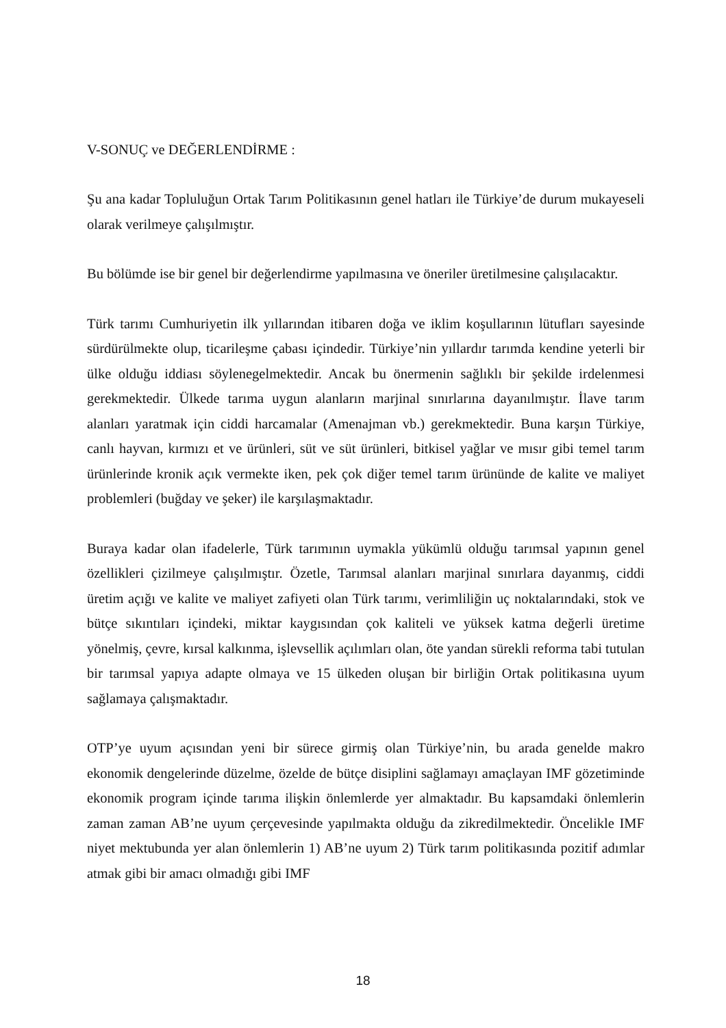V-SONUÇ ve DEĞERLENDİRME :
Şu ana kadar Topluluğun Ortak Tarım Politikasının genel hatları ile Türkiye’de durum mukayeseli olarak verilmeye çalışılmıştır.
Bu bölümde ise bir genel bir değerlendirme yapılmasına ve öneriler üretilmesine çalışılacaktır.
Türk tarımı Cumhuriyetin ilk yıllarından itibaren doğa ve iklim koşullarının lütufları sayesinde sürdürülmekte olup, ticarileşme çabası içindedir. Türkiye’nin yıllardır tarımda kendine yeterli bir ülke olduğu iddiası söylenegelmektedir. Ancak bu önermenin sağlıklı bir şekilde irdelenmesi gerekmektedir. Ülkede tarıma uygun alanların marjinal sınırlarına dayanılmıştır. İlave tarım alanları yaratmak için ciddi harcamalar (Amenajman vb.) gerekmektedir. Buna karşın Türkiye, canlı hayvan, kırmızı et ve ürünleri, süt ve süt ürünleri, bitkisel yağlar ve mısır gibi temel tarım ürünlerinde kronik açık vermekte iken, pek çok diğer temel tarım ürününde de kalite ve maliyet problemleri (buğday ve şeker) ile karşılaşmaktadır.
Buraya kadar olan ifadelerle, Türk tarımının uymakla yükümlü olduğu tarımsal yapının genel özellikleri çizilmeye çalışılmıştır. Özetle, Tarımsal alanları marjinal sınırlara dayanmış, ciddi üretim açığı ve kalite ve maliyet zafiyeti olan Türk tarımı, verimliliğin uç noktalarındaki, stok ve bütçe sıkıntıları içindeki, miktar kaygısından çok kaliteli ve yüksek katma değerli üretime yönelmiş, çevre, kırsal kalkınma, işlevsellik açılımları olan, öte yandan sürekli reforma tabi tutulan bir tarımsal yapıya adapte olmaya ve 15 ülkeden oluşan bir birliğin Ortak politikasına uyum sağlamaya çalışmaktadır.
OTP’ye uyum açısından yeni bir sürece girmiş olan Türkiye’nin, bu arada genelde makro ekonomik dengelerinde düzelme, özelde de bütçe disiplini sağlamayı amaçlayan IMF gözetiminde ekonomik program içinde tarıma ilişkin önlemlerde yer almaktadır. Bu kapsamdaki önlemlerin zaman zaman AB’ne uyum çerçevesinde yapılmakta olduğu da zikredilmektedir. Öncelikle IMF niyet mektubunda yer alan önlemlerin 1) AB’ne uyum 2) Türk tarım politikasında pozitif adımlar atmak gibi bir amacı olmadığı gibi IMF
18